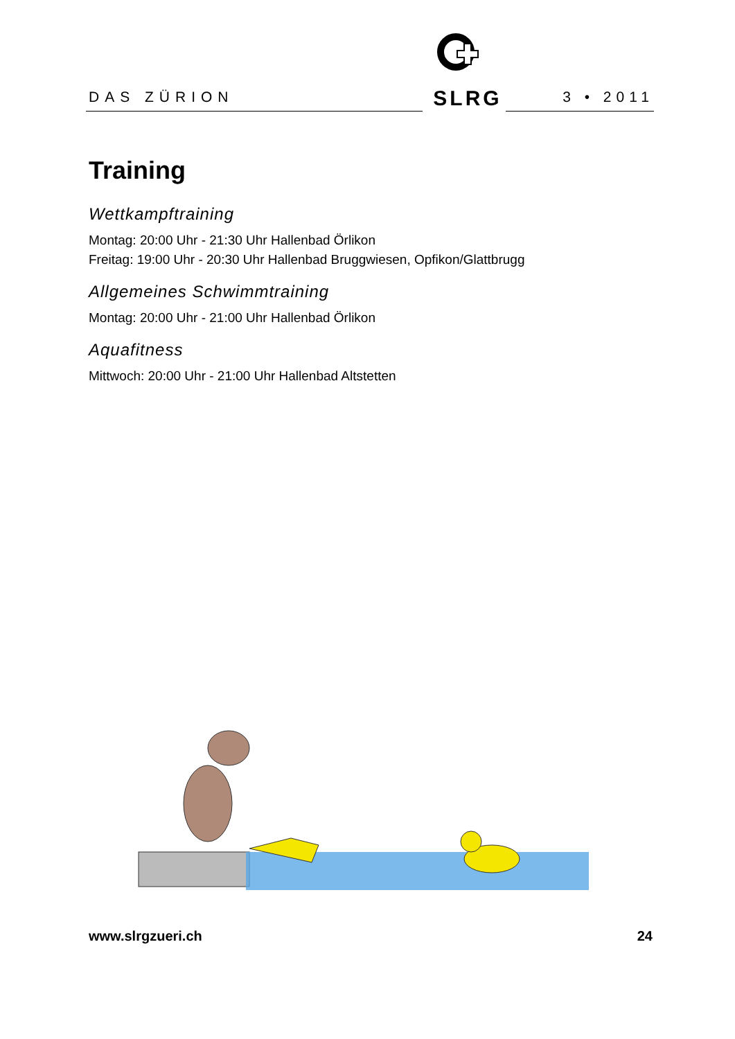DAS ZÜRION
SLRG
3 • 2011
Training
Wettkampftraining
Montag: 20:00 Uhr - 21:30 Uhr Hallenbad Örlikon
Freitag: 19:00 Uhr - 20:30 Uhr Hallenbad Bruggwiesen, Opfikon/Glattbrugg
Allgemeines Schwimmtraining
Montag: 20:00 Uhr - 21:00 Uhr Hallenbad Örlikon
Aquafitness
Mittwoch: 20:00 Uhr - 21:00 Uhr Hallenbad Altstetten
www.slrgzueri.ch 24